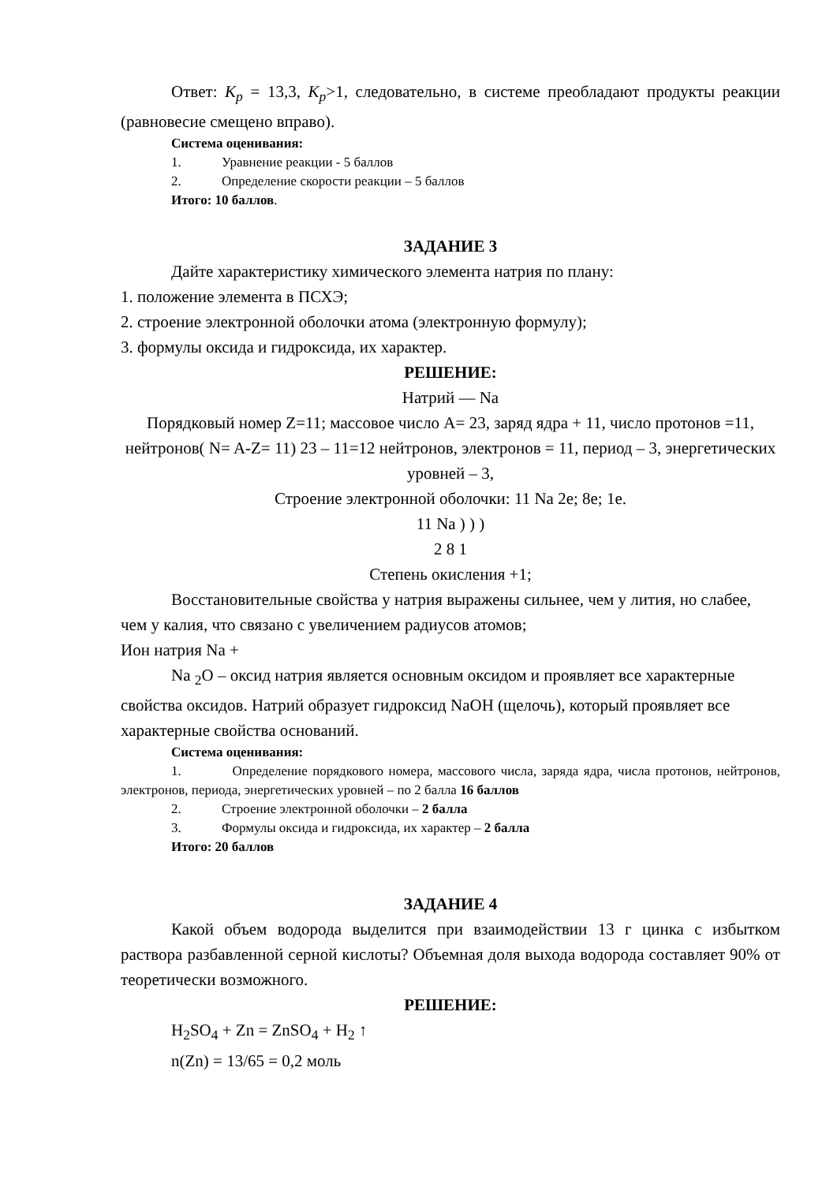Ответ: K<sub>p</sub> = 13,3, K<sub>p</sub>>1, следовательно, в системе преобладают продукты реакции (равновесие смещено вправо).
Система оценивания:
1. Уравнение реакции - 5 баллов
2. Определение скорости реакции – 5 баллов
Итого: 10 баллов.
ЗАДАНИЕ 3
Дайте характеристику химического элемента натрия по плану:
1. положение элемента в ПСХЭ;
2. строение электронной оболочки атома (электронную формулу);
3. формулы оксида и гидроксида, их характер.
РЕШЕНИЕ:
Натрий — Na
Порядковый номер Z=11; массовое число A= 23, заряд ядра + 11, число протонов =11, нейтронов( N= A-Z= 11) 23 – 11=12 нейтронов, электронов = 11, период – 3, энергетических уровней – 3,
Строение электронной оболочки: 11 Na 2e; 8e; 1e.
11 Na ) ) )
2 8 1
Степень окисления +1;
Восстановительные свойства у натрия выражены сильнее, чем у лития, но слабее, чем у калия, что связано с увеличением радиусов атомов;
Ион натрия Na +
Na <sub>2</sub>O – оксид натрия является основным оксидом и проявляет все характерные свойства оксидов. Натрий образует гидроксид NaOH (щелочь), который проявляет все характерные свойства оснований.
Система оценивания:
1. Определение порядкового номера, массового числа, заряда ядра, числа протонов, нейтронов, электронов, периода, энергетических уровней – по 2 балла 16 баллов
2. Строение электронной оболочки – 2 балла
3. Формулы оксида и гидроксида, их характер – 2 балла
Итого: 20 баллов
ЗАДАНИЕ 4
Какой объем водорода выделится при взаимодействии 13 г цинка с избытком раствора разбавленной серной кислоты? Объемная доля выхода водорода составляет 90% от теоретически возможного.
РЕШЕНИЕ:
H<sub>2</sub>SO<sub>4</sub> + Zn = ZnSO<sub>4</sub> + H<sub>2</sub> ↑
n(Zn) = 13/65 = 0,2 моль